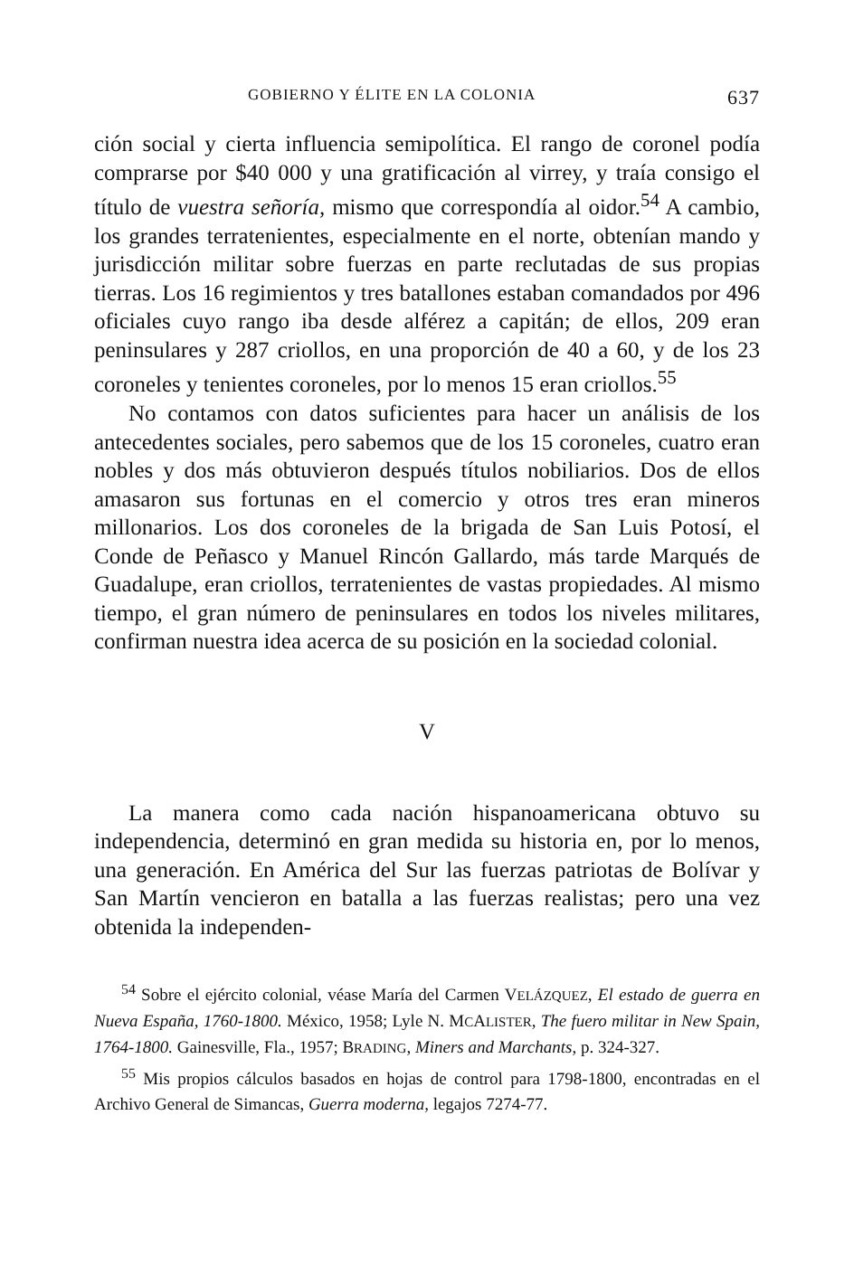GOBIERNO Y ÉLITE EN LA COLONIA 637
ción social y cierta influencia semipolítica. El rango de coronel podía comprarse por $40 000 y una gratificación al virrey, y traía consigo el título de vuestra señoría, mismo que correspondía al oidor.<sup>54</sup> A cambio, los grandes terratenientes, especialmente en el norte, obtenían mando y jurisdicción militar sobre fuerzas en parte reclutadas de sus propias tierras. Los 16 regimientos y tres batallones estaban comandados por 496 oficiales cuyo rango iba desde alférez a capitán; de ellos, 209 eran peninsulares y 287 criollos, en una proporción de 40 a 60, y de los 23 coroneles y tenientes coroneles, por lo menos 15 eran criollos.<sup>55</sup>
No contamos con datos suficientes para hacer un análisis de los antecedentes sociales, pero sabemos que de los 15 coroneles, cuatro eran nobles y dos más obtuvieron después títulos nobiliarios. Dos de ellos amasaron sus fortunas en el comercio y otros tres eran mineros millonarios. Los dos coroneles de la brigada de San Luis Potosí, el Conde de Peñasco y Manuel Rincón Gallardo, más tarde Marqués de Guadalupe, eran criollos, terratenientes de vastas propiedades. Al mismo tiempo, el gran número de peninsulares en todos los niveles militares, confirman nuestra idea acerca de su posición en la sociedad colonial.
V
La manera como cada nación hispanoamericana obtuvo su independencia, determinó en gran medida su historia en, por lo menos, una generación. En América del Sur las fuerzas patriotas de Bolívar y San Martín vencieron en batalla a las fuerzas realistas; pero una vez obtenida la independen-
<sup>54</sup> Sobre el ejército colonial, véase María del Carmen VELÁZQUEZ, El estado de guerra en Nueva España, 1760-1800. México, 1958; Lyle N. MCALISTER, The fuero militar in New Spain, 1764-1800. Gainesville, Fla., 1957; BRADING, Miners and Marchants, p. 324-327.
<sup>55</sup> Mis propios cálculos basados en hojas de control para 1798-1800, encontradas en el Archivo General de Simancas, Guerra moderna, legajos 7274-77.